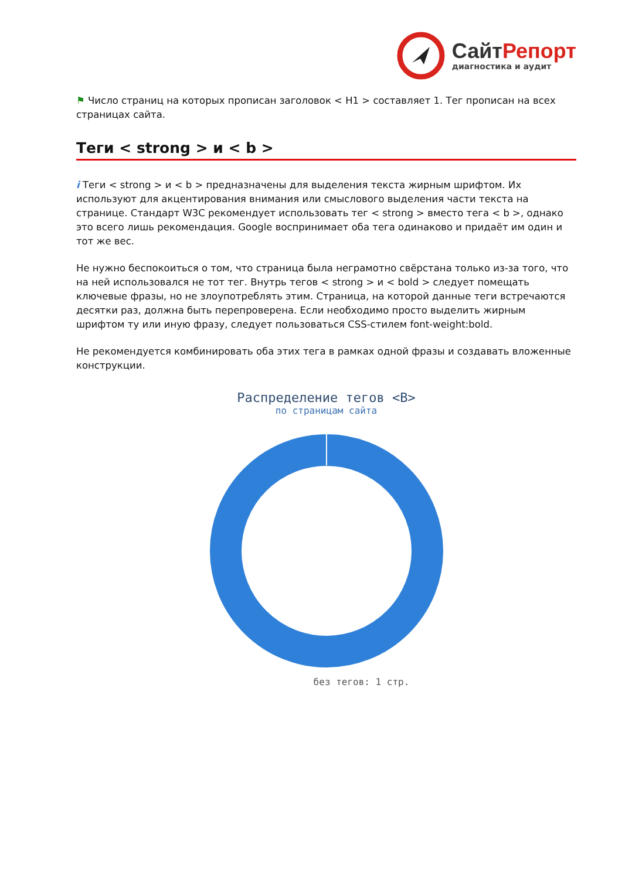Сайт Репорт
диагностика и аудит
⚑ Число страниц на которых прописан заголовок < H1 > составляет 1. Тег прописан на всех страницах сайта.
Теги < strong > и < b >
i Теги < strong > и < b > предназначены для выделения текста жирным шрифтом. Их используют для акцентирования внимания или смыслового выделения части текста на странице. Стандарт W3C рекомендует использовать тег < strong > вместо тега < b >, однако это всего лишь рекомендация. Google воспринимает оба тега одинаково и придаёт им один и тот же вес.
Не нужно беспокоиться о том, что страница была неграмотно свёрстана только из-за того, что на ней использовался не тот тег. Внутрь тегов < strong > и < bold > следует помещать ключевые фразы, но не злоупотреблять этим. Страница, на которой данные теги встречаются десятки раз, должна быть перепроверена. Если необходимо просто выделить жирным шрифтом ту или иную фразу, следует пользоваться CSS-стилем font-weight:bold.
Не рекомендуется комбинировать оба этих тега в рамках одной фразы и создавать вложенные конструкции.
Распределение тегов <B>
по страницам сайта
без тегов: 1 стр.